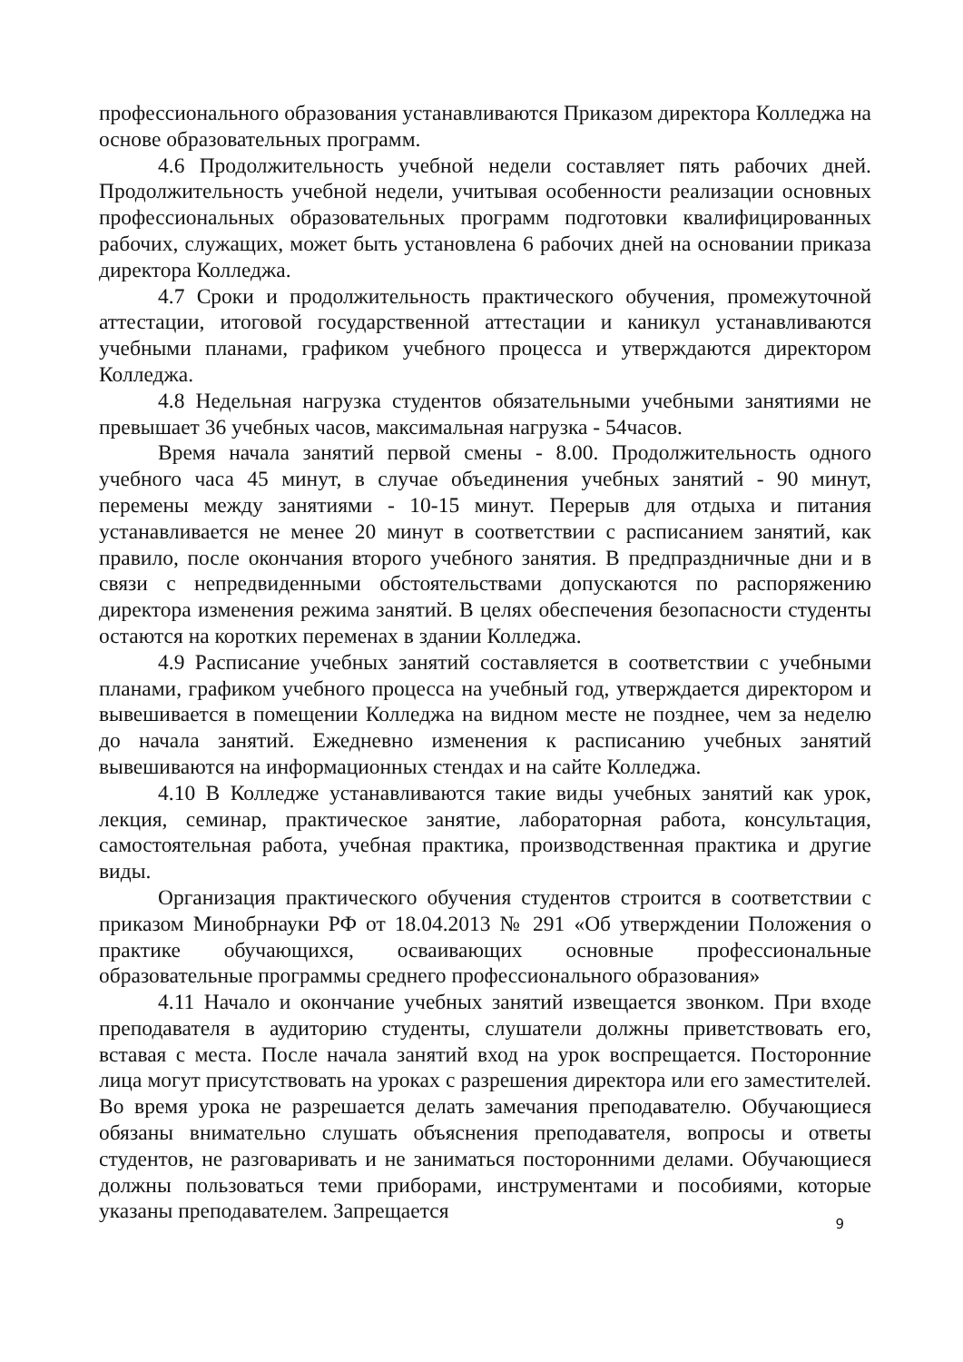профессионального образования устанавливаются Приказом директора Колледжа на основе образовательных программ.
4.6 Продолжительность учебной недели составляет пять рабочих дней. Продолжительность учебной недели, учитывая особенности реализации основных профессиональных образовательных программ подготовки квалифицированных рабочих, служащих, может быть установлена 6 рабочих дней на основании приказа директора Колледжа.
4.7 Сроки и продолжительность практического обучения, промежуточной аттестации, итоговой государственной аттестации и каникул устанавливаются учебными планами, графиком учебного процесса и утверждаются директором Колледжа.
4.8 Недельная нагрузка студентов обязательными учебными занятиями не превышает 36 учебных часов, максимальная нагрузка - 54часов.
Время начала занятий первой смены - 8.00. Продолжительность одного учебного часа 45 минут, в случае объединения учебных занятий - 90 минут, перемены между занятиями - 10-15 минут. Перерыв для отдыха и питания устанавливается не менее 20 минут в соответствии с расписанием занятий, как правило, после окончания второго учебного занятия. В предпраздничные дни и в связи с непредвиденными обстоятельствами допускаются по распоряжению директора изменения режима занятий. В целях обеспечения безопасности студенты остаются на коротких переменах в здании Колледжа.
4.9 Расписание учебных занятий составляется в соответствии с учебными планами, графиком учебного процесса на учебный год, утверждается директором и вывешивается в помещении Колледжа на видном месте не позднее, чем за неделю до начала занятий. Ежедневно изменения к расписанию учебных занятий вывешиваются на информационных стендах и на сайте Колледжа.
4.10 В Колледже устанавливаются такие виды учебных занятий как урок, лекция, семинар, практическое занятие, лабораторная работа, консультация, самостоятельная работа, учебная практика, производственная практика и другие виды.
Организация практического обучения студентов строится в соответствии с приказом Минобрнауки РФ от 18.04.2013 № 291 «Об утверждении Положения о практике обучающихся, осваивающих основные профессиональные образовательные программы среднего профессионального образования»
4.11 Начало и окончание учебных занятий извещается звонком. При входе преподавателя в аудиторию студенты, слушатели должны приветствовать его, вставая с места. После начала занятий вход на урок воспрещается. Посторонние лица могут присутствовать на уроках с разрешения директора или его заместителей. Во время урока не разрешается делать замечания преподавателю. Обучающиеся обязаны внимательно слушать объяснения преподавателя, вопросы и ответы студентов, не разговаривать и не заниматься посторонними делами. Обучающиеся должны пользоваться теми приборами, инструментами и пособиями, которые указаны преподавателем. Запрещается
9